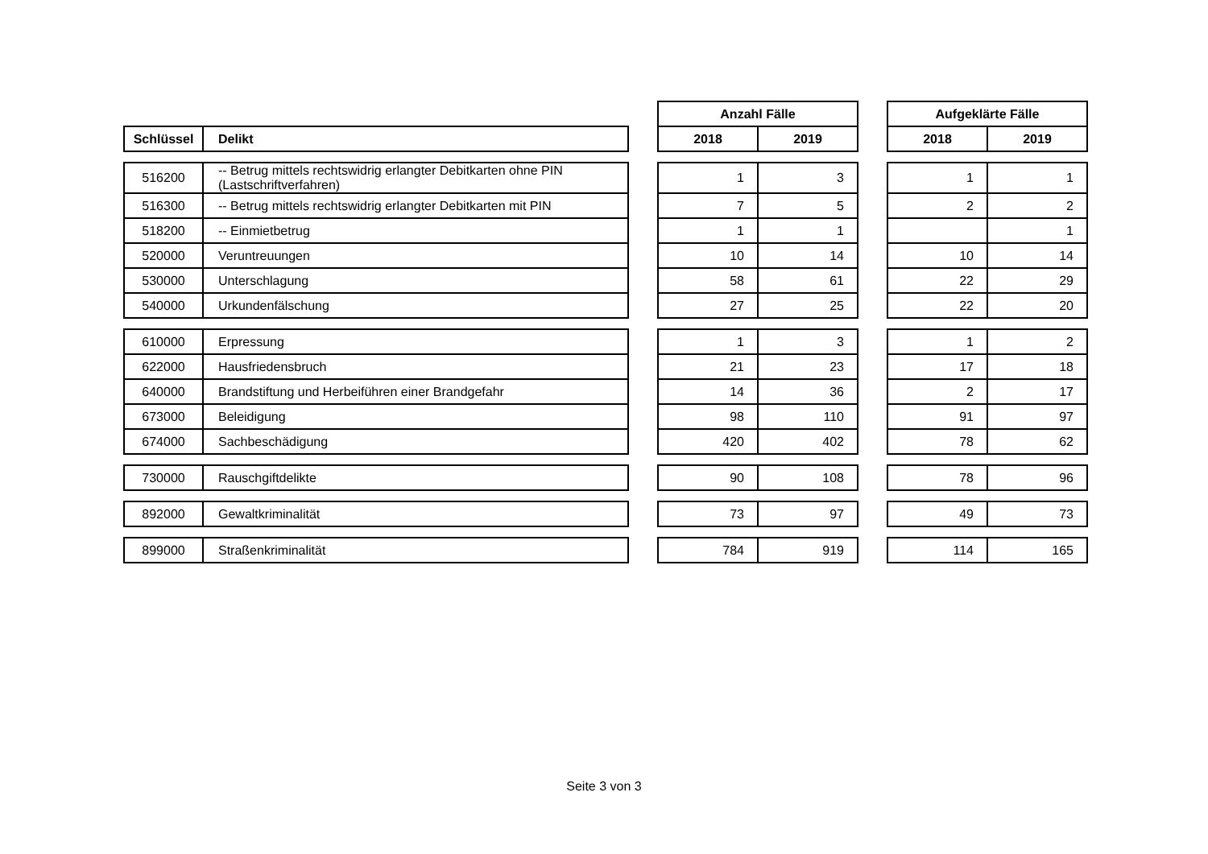| | | | Anzahl Fälle | | | Aufgeklärte Fälle | |
| Schlüssel | Delikt | | 2018 | 2019 | | 2018 | 2019 |
| 516200 | -- Betrug mittels rechtswidrig erlangter Debitkarten ohne PIN (Lastschriftverfahren) | | 1 | 3 | | 1 | 1 |
| 516300 | -- Betrug mittels rechtswidrig erlangter Debitkarten mit PIN | | 7 | 5 | | 2 | 2 |
| 518200 | -- Einmietbetrug | | 1 | 1 | | | 1 |
| 520000 | Veruntreuungen | | 10 | 14 | | 10 | 14 |
| 530000 | Unterschlagung | | 58 | 61 | | 22 | 29 |
| 540000 | Urkundenfälschung | | 27 | 25 | | 22 | 20 |
| 610000 | Erpressung | | 1 | 3 | | 1 | 2 |
| 622000 | Hausfriedensbruch | | 21 | 23 | | 17 | 18 |
| 640000 | Brandstiftung und Herbeiführen einer Brandgefahr | | 14 | 36 | | 2 | 17 |
| 673000 | Beleidigung | | 98 | 110 | | 91 | 97 |
| 674000 | Sachbeschädigung | | 420 | 402 | | 78 | 62 |
| 730000 | Rauschgiftdelikte | | 90 | 108 | | 78 | 96 |
| 892000 | Gewaltkriminalität | | 73 | 97 | | 49 | 73 |
| 899000 | Straßenkriminalität | | 784 | 919 | | 114 | 165 |
Seite 3 von 3